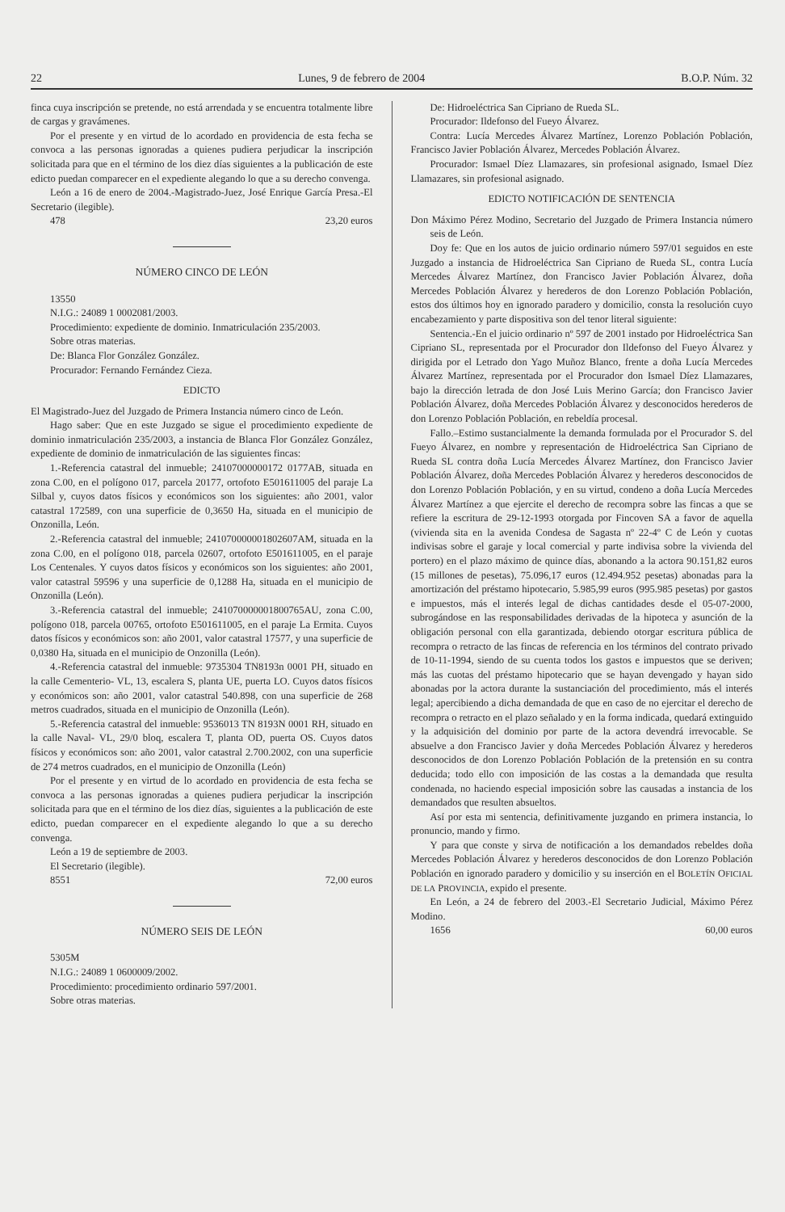22 Lunes, 9 de febrero de 2004 B.O.P. Núm. 32
finca cuya inscripción se pretende, no está arrendada y se encuentra totalmente libre de cargas y gravámenes.
Por el presente y en virtud de lo acordado en providencia de esta fecha se convoca a las personas ignoradas a quienes pudiera perjudicar la inscripción solicitada para que en el término de los diez días siguientes a la publicación de este edicto puedan comparecer en el expediente alegando lo que a su derecho convenga.
León a 16 de enero de 2004.-Magistrado-Juez, José Enrique García Presa.-El Secretario (ilegible).
478 23,20 euros
NÚMERO CINCO DE LEÓN
13550
N.I.G.: 24089 1 0002081/2003.
Procedimiento: expediente de dominio. Inmatriculación 235/2003.
Sobre otras materias.
De: Blanca Flor González González.
Procurador: Fernando Fernández Cieza.
EDICTO
El Magistrado-Juez del Juzgado de Primera Instancia número cinco de León.
Hago saber: Que en este Juzgado se sigue el procedimiento expediente de dominio inmatriculación 235/2003, a instancia de Blanca Flor González González, expediente de dominio de inmatriculación de las siguientes fincas:
1.-Referencia catastral del inmueble; 24107000000172 0177AB, situada en zona C.00, en el polígono 017, parcela 20177, ortofoto E501611005 del paraje La Silbal y, cuyos datos físicos y económicos son los siguientes: año 2001, valor catastral 172589, con una superficie de 0,3650 Ha, situada en el municipio de Onzonilla, León.
2.-Referencia catastral del inmueble; 241070000001802607AM, situada en la zona C.00, en el polígono 018, parcela 02607, ortofoto E501611005, en el paraje Los Centenales. Y cuyos datos físicos y económicos son los siguientes: año 2001, valor catastral 59596 y una superficie de 0,1288 Ha, situada en el municipio de Onzonilla (León).
3.-Referencia catastral del inmueble; 241070000001800765AU, zona C.00, polígono 018, parcela 00765, ortofoto E501611005, en el paraje La Ermita. Cuyos datos físicos y económicos son: año 2001, valor catastral 17577, y una superficie de 0,0380 Ha, situada en el municipio de Onzonilla (León).
4.-Referencia catastral del inmueble: 9735304 TN8193n 0001 PH, situado en la calle Cementerio- VL, 13, escalera S, planta UE, puerta LO. Cuyos datos físicos y económicos son: año 2001, valor catastral 540.898, con una superficie de 268 metros cuadrados, situada en el municipio de Onzonilla (León).
5.-Referencia catastral del inmueble: 9536013 TN 8193N 0001 RH, situado en la calle Naval- VL, 29/0 bloq, escalera T, planta OD, puerta OS. Cuyos datos físicos y económicos son: año 2001, valor catastral 2.700.2002, con una superficie de 274 metros cuadrados, en el municipio de Onzonilla (León)
Por el presente y en virtud de lo acordado en providencia de esta fecha se convoca a las personas ignoradas a quienes pudiera perjudicar la inscripción solicitada para que en el término de los diez días, siguientes a la publicación de este edicto, puedan comparecer en el expediente alegando lo que a su derecho convenga.
León a 19 de septiembre de 2003.
El Secretario (ilegible).
8551 72,00 euros
NÚMERO SEIS DE LEÓN
5305M
N.I.G.: 24089 1 0600009/2002.
Procedimiento: procedimiento ordinario 597/2001.
Sobre otras materias.
De: Hidroeléctrica San Cipriano de Rueda SL.
Procurador: Ildefonso del Fueyo Álvarez.
Contra: Lucía Mercedes Álvarez Martínez, Lorenzo Población Población, Francisco Javier Población Álvarez, Mercedes Población Álvarez.
Procurador: Ismael Díez Llamazares, sin profesional asignado, Ismael Díez Llamazares, sin profesional asignado.
EDICTO NOTIFICACIÓN DE SENTENCIA
Don Máximo Pérez Modino, Secretario del Juzgado de Primera Instancia número seis de León.
Doy fe: Que en los autos de juicio ordinario número 597/01 seguidos en este Juzgado a instancia de Hidroeléctrica San Cipriano de Rueda SL, contra Lucía Mercedes Álvarez Martínez, don Francisco Javier Población Álvarez, doña Mercedes Población Álvarez y herederos de don Lorenzo Población Población, estos dos últimos hoy en ignorado paradero y domicilio, consta la resolución cuyo encabezamiento y parte dispositiva son del tenor literal siguiente:
Sentencia.-En el juicio ordinario nº 597 de 2001 instado por Hidroeléctrica San Cipriano SL, representada por el Procurador don Ildefonso del Fueyo Álvarez y dirigida por el Letrado don Yago Muñoz Blanco, frente a doña Lucía Mercedes Álvarez Martínez, representada por el Procurador don Ismael Díez Llamazares, bajo la dirección letrada de don José Luis Merino García; don Francisco Javier Población Álvarez, doña Mercedes Población Álvarez y desconocidos herederos de don Lorenzo Población Población, en rebeldía procesal.
Fallo.–Estimo sustancialmente la demanda formulada por el Procurador S. del Fueyo Álvarez, en nombre y representación de Hidroeléctrica San Cipriano de Rueda SL contra doña Lucía Mercedes Álvarez Martínez, don Francisco Javier Población Álvarez, doña Mercedes Población Álvarez y herederos desconocidos de don Lorenzo Población Población, y en su virtud, condeno a doña Lucía Mercedes Álvarez Martínez a que ejercite el derecho de recompra sobre las fincas a que se refiere la escritura de 29-12-1993 otorgada por Fincoven SA a favor de aquella (vivienda sita en la avenida Condesa de Sagasta nº 22-4º C de León y cuotas indivisas sobre el garaje y local comercial y parte indivisa sobre la vivienda del portero) en el plazo máximo de quince días, abonando a la actora 90.151,82 euros (15 millones de pesetas), 75.096,17 euros (12.494.952 pesetas) abonadas para la amortización del préstamo hipotecario, 5.985,99 euros (995.985 pesetas) por gastos e impuestos, más el interés legal de dichas cantidades desde el 05-07-2000, subrogándose en las responsabilidades derivadas de la hipoteca y asunción de la obligación personal con ella garantizada, debiendo otorgar escritura pública de recompra o retracto de las fincas de referencia en los términos del contrato privado de 10-11-1994, siendo de su cuenta todos los gastos e impuestos que se deriven; más las cuotas del préstamo hipotecario que se hayan devengado y hayan sido abonadas por la actora durante la sustanciación del procedimiento, más el interés legal; apercibiendo a dicha demandada de que en caso de no ejercitar el derecho de recompra o retracto en el plazo señalado y en la forma indicada, quedará extinguido y la adquisición del dominio por parte de la actora devendrá irrevocable. Se absuelve a don Francisco Javier y doña Mercedes Población Álvarez y herederos desconocidos de don Lorenzo Población Población de la pretensión en su contra deducida; todo ello con imposición de las costas a la demandada que resulta condenada, no haciendo especial imposición sobre las causadas a instancia de los demandados que resulten absueltos.
Así por esta mi sentencia, definitivamente juzgando en primera instancia, lo pronuncio, mando y firmo.
Y para que conste y sirva de notificación a los demandados rebeldes doña Mercedes Población Álvarez y herederos desconocidos de don Lorenzo Población Población en ignorado paradero y domicilio y su inserción en el BOLETÍN OFICIAL DE LA PROVINCIA, expido el presente.
En León, a 24 de febrero del 2003.-El Secretario Judicial, Máximo Pérez Modino.
1656 60,00 euros